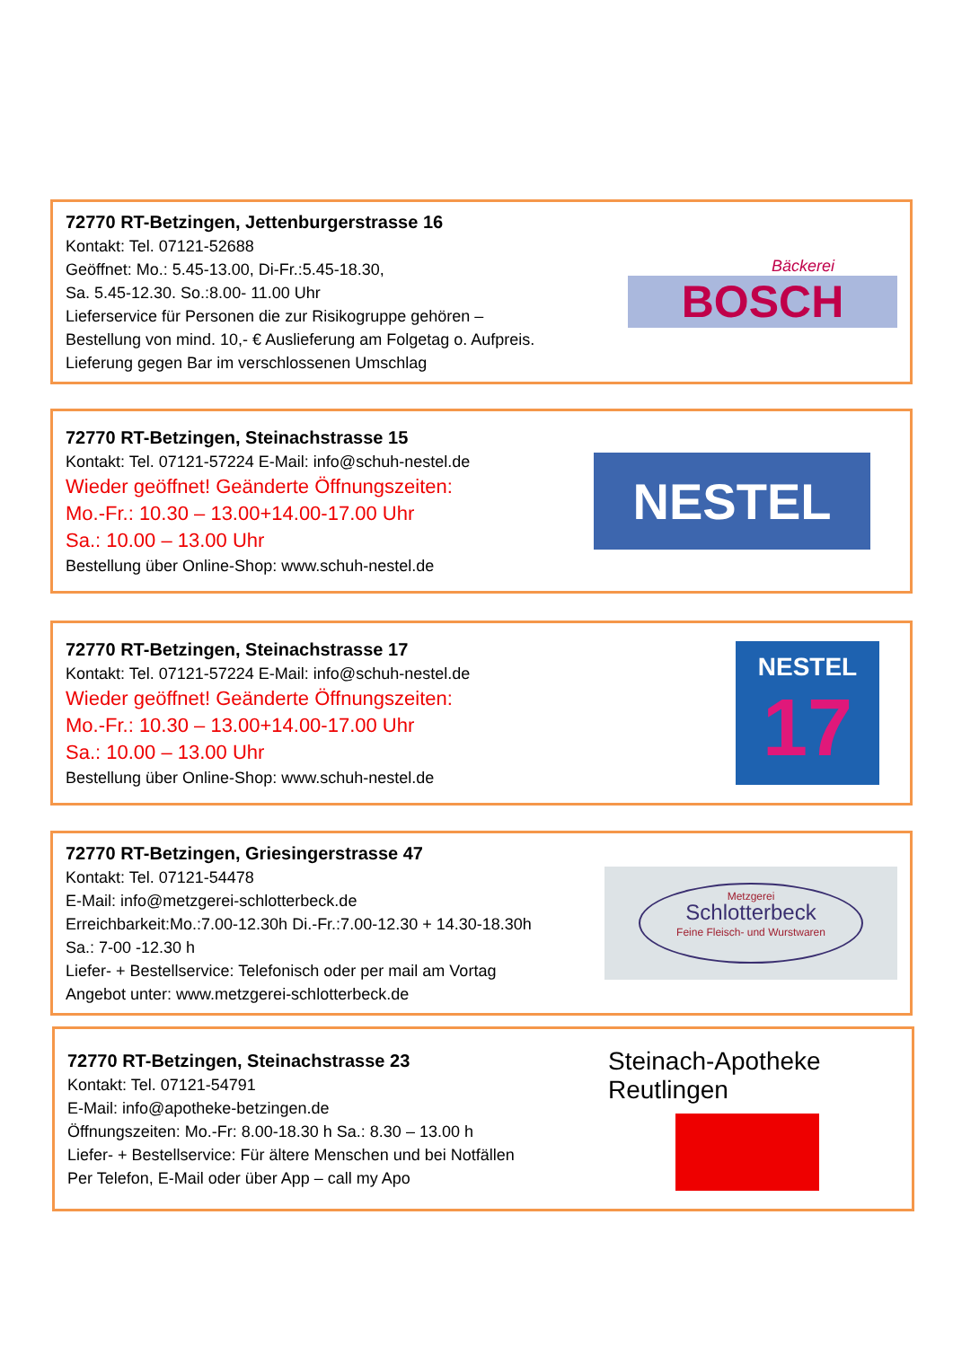72770 RT-Betzingen, Jettenburgerstrasse 16
Kontakt: Tel. 07121-52688
Geöffnet: Mo.: 5.45-13.00, Di-Fr.:5.45-18.30,
Sa. 5.45-12.30. So.:8.00- 11.00 Uhr
Lieferservice für Personen die zur Risikogruppe gehören –
Bestellung von mind. 10,- € Auslieferung am Folgetag o. Aufpreis.
Lieferung gegen Bar im verschlossenen Umschlag
Bäckerei
BOSCH
72770 RT-Betzingen, Steinachstrasse 15
Kontakt: Tel. 07121-57224 E-Mail: info@schuh-nestel.de
Wieder geöffnet! Geänderte Öffnungszeiten:
Mo.-Fr.: 10.30 – 13.00+14.00-17.00 Uhr
Sa.: 10.00 – 13.00 Uhr
Bestellung über Online-Shop: www.schuh-nestel.de
NESTEL
72770 RT-Betzingen, Steinachstrasse 17
Kontakt: Tel. 07121-57224 E-Mail: info@schuh-nestel.de
Wieder geöffnet! Geänderte Öffnungszeiten:
Mo.-Fr.: 10.30 – 13.00+14.00-17.00 Uhr
Sa.: 10.00 – 13.00 Uhr
Bestellung über Online-Shop: www.schuh-nestel.de
NESTEL
17
72770 RT-Betzingen, Griesingerstrasse 47
Kontakt: Tel. 07121-54478
E-Mail: info@metzgerei-schlotterbeck.de
Erreichbarkeit:Mo.:7.00-12.30h Di.-Fr.:7.00-12.30 + 14.30-18.30h
Sa.: 7-00 -12.30 h
Liefer- + Bestellservice: Telefonisch oder per mail am Vortag
Angebot unter: www.metzgerei-schlotterbeck.de
Metzgerei
Schlotterbeck
Feine Fleisch- und Wurstwaren
72770 RT-Betzingen, Steinachstrasse 23
Kontakt: Tel. 07121-54791
E-Mail: info@apotheke-betzingen.de
Öffnungszeiten: Mo.-Fr: 8.00-18.30 h Sa.: 8.30 – 13.00 h
Liefer- + Bestellservice: Für ältere Menschen und bei Notfällen
Per Telefon, E-Mail oder über App – call my Apo
Steinach-Apotheke Reutlingen